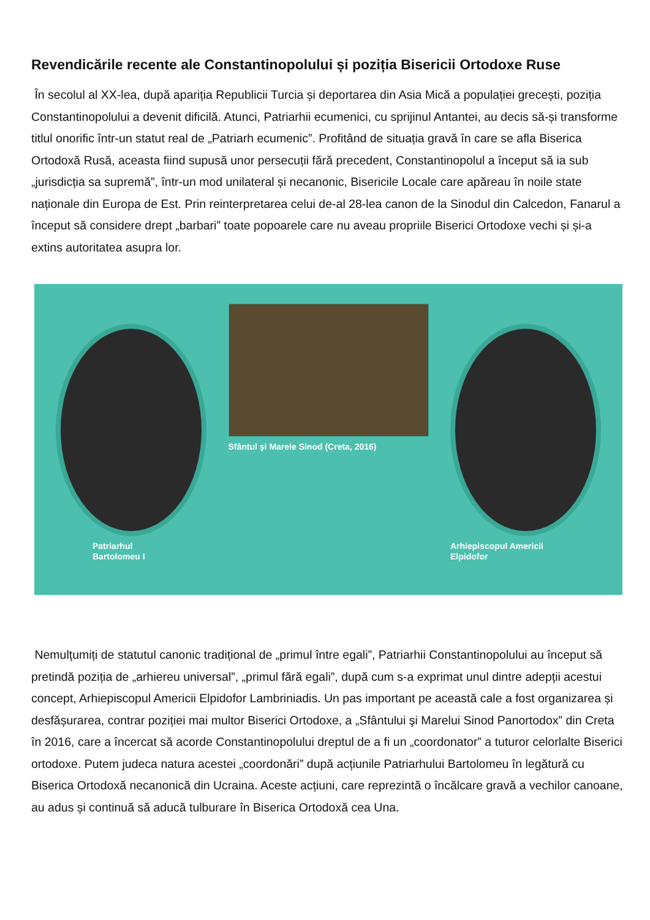Revendicările recente ale Constantinopolului și poziția Bisericii Ortodoxe Ruse
În secolul al XX-lea, după apariția Republicii Turcia și deportarea din Asia Mică a populației grecești, poziția Constantinopolului a devenit dificilă. Atunci, Patriarhii ecumenici, cu sprijinul Antantei, au decis să-și transforme titlul onorific într-un statut real de „Patriarh ecumenic”. Profitând de situația gravă în care se afla Biserica Ortodoxă Rusă, aceasta fiind supusă unor persecuții fără precedent, Constantinopolul a început să ia sub „jurisdicția sa supremă”, într-un mod unilateral și necanonic, Bisericile Locale care apăreau în noile state naționale din Europa de Est. Prin reinterpretarea celui de-al 28-lea canon de la Sinodul din Calcedon, Fanarul a început să considere drept „barbari” toate popoarele care nu aveau propriile Biserici Ortodoxe vechi și și-a extins autoritatea asupra lor.
Patriarhul
Bartolomeu I
Sfântul şi Marele Sinod (Creta, 2016)
Arhiepiscopul Americii
Elpidofor
Nemulțumiți de statutul canonic tradițional de „primul între egali”, Patriarhii Constantinopolului au început să pretindă poziția de „arhiereu universal”, „primul fără egali”, după cum s-a exprimat unul dintre adepții acestui concept, Arhiepiscopul Americii Elpidofor Lambriniadis. Un pas important pe această cale a fost organizarea și desfășurarea, contrar poziției mai multor Biserici Ortodoxe, a „Sfântului şi Marelui Sinod Panortodox” din Creta în 2016, care a încercat să acorde Constantinopolului dreptul de a fi un „coordonator” a tuturor celorlalte Biserici ortodoxe. Putem judeca natura acestei „coordonări” după acțiunile Patriarhului Bartolomeu în legătură cu Biserica Ortodoxă necanonică din Ucraina. Aceste acțiuni, care reprezintă o încălcare gravă a vechilor canoane, au adus și continuă să aducă tulburare în Biserica Ortodoxă cea Una.